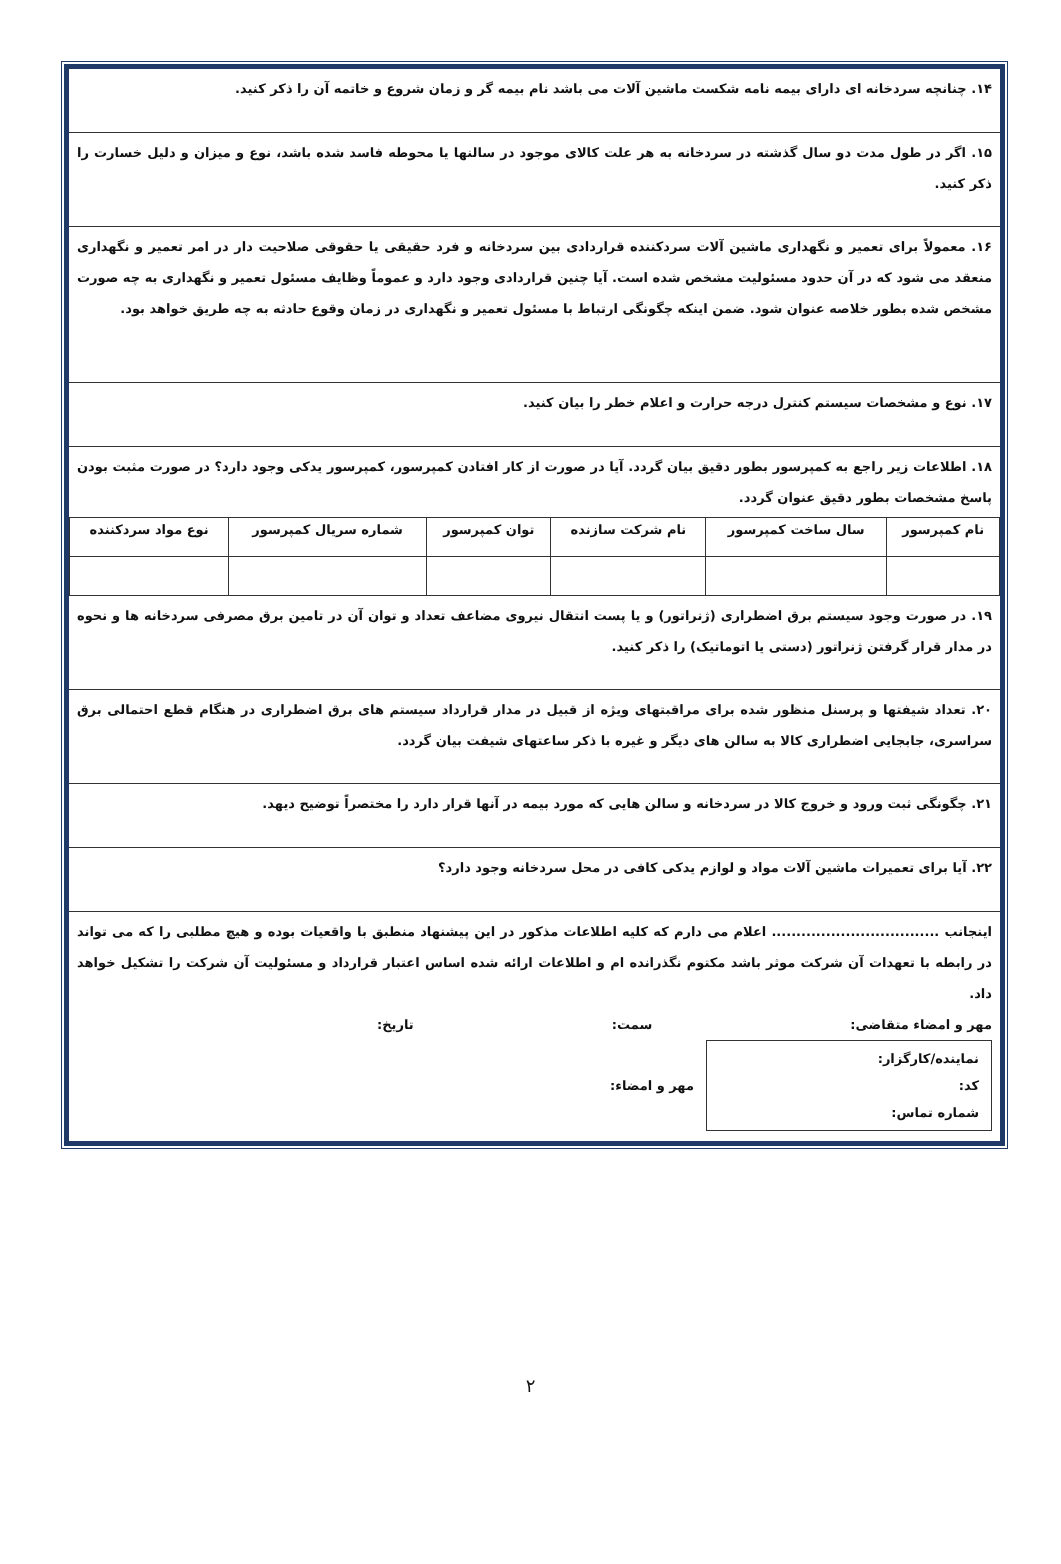۱۴. چنانچه سردخانه ای دارای بیمه نامه شکست ماشین آلات می باشد نام بیمه گر و زمان شروع و خاتمه آن را ذکر کنید.
۱۵. اگر در طول مدت دو سال گذشته در سردخانه به هر علت کالای موجود در سالنها یا محوطه فاسد شده باشد، نوع و میزان و دلیل خسارت را ذکر کنید.
۱۶. معمولاً برای تعمیر و نگهداری ماشین آلات سردکننده قراردادی بین سردخانه و فرد حقیقی یا حقوقی صلاحیت دار در امر تعمیر و نگهداری منعقد می شود که در آن حدود مسئولیت مشخص شده است. آیا چنین قراردادی وجود دارد و عموماً وظایف مسئول تعمیر و نگهداری به چه صورت مشخص شده بطور خلاصه عنوان شود. ضمن اینکه چگونگی ارتباط با مسئول تعمیر و نگهداری در زمان وقوع حادثه به چه طریق خواهد بود.
۱۷. نوع و مشخصات سیستم کنترل درجه حرارت و اعلام خطر را بیان کنید.
۱۸. اطلاعات زیر راجع به کمپرسور بطور دقیق بیان گردد. آیا در صورت از کار افتادن کمپرسور، کمپرسور یدکی وجود دارد؟ در صورت مثبت بودن پاسخ مشخصات بطور دقیق عنوان گردد.
| نام کمپرسور | سال ساخت کمپرسور | نام شرکت سازنده | توان کمپرسور | شماره سریال کمپرسور | نوع مواد سردکننده |
| --- | --- | --- | --- | --- | --- |
۱۹. در صورت وجود سیستم برق اضطراری (ژنراتور) و یا پست انتقال نیروی مضاعف تعداد و توان آن در تامین برق مصرفی سردخانه ها و نحوه در مدار قرار گرفتن ژنراتور (دستی یا اتوماتیک) را ذکر کنید.
۲۰. تعداد شیفتها و پرسنل منظور شده برای مراقبتهای ویژه از قبیل در مدار قرارداد سیستم های برق اضطراری در هنگام قطع احتمالی برق سراسری، جابجایی اضطراری کالا به سالن های دیگر و غیره با ذکر ساعتهای شیفت بیان گردد.
۲۱. چگونگی ثبت ورود و خروج کالا در سردخانه و سالن هایی که مورد بیمه در آنها قرار دارد را مختصراً توضیح دیهد.
۲۲. آیا برای تعمیرات ماشین آلات مواد و لوازم یدکی کافی در محل سردخانه وجود دارد؟
اینجانب .................................. اعلام می دارم که کلیه اطلاعات مذکور در این پیشنهاد منطبق با واقعیات بوده و هیچ مطلبی را که می تواند در رابطه با تعهدات آن شرکت موثر باشد مکتوم نگذرانده ام و اطلاعات ارائه شده اساس اعتبار قرارداد و مسئولیت آن شرکت را تشکیل خواهد داد.
مهر و امضاء متقاضی: سمت: تاریخ:
نمایندە/کارگزار:
کد:
شماره تماس:
مهر و امضاء:
۲